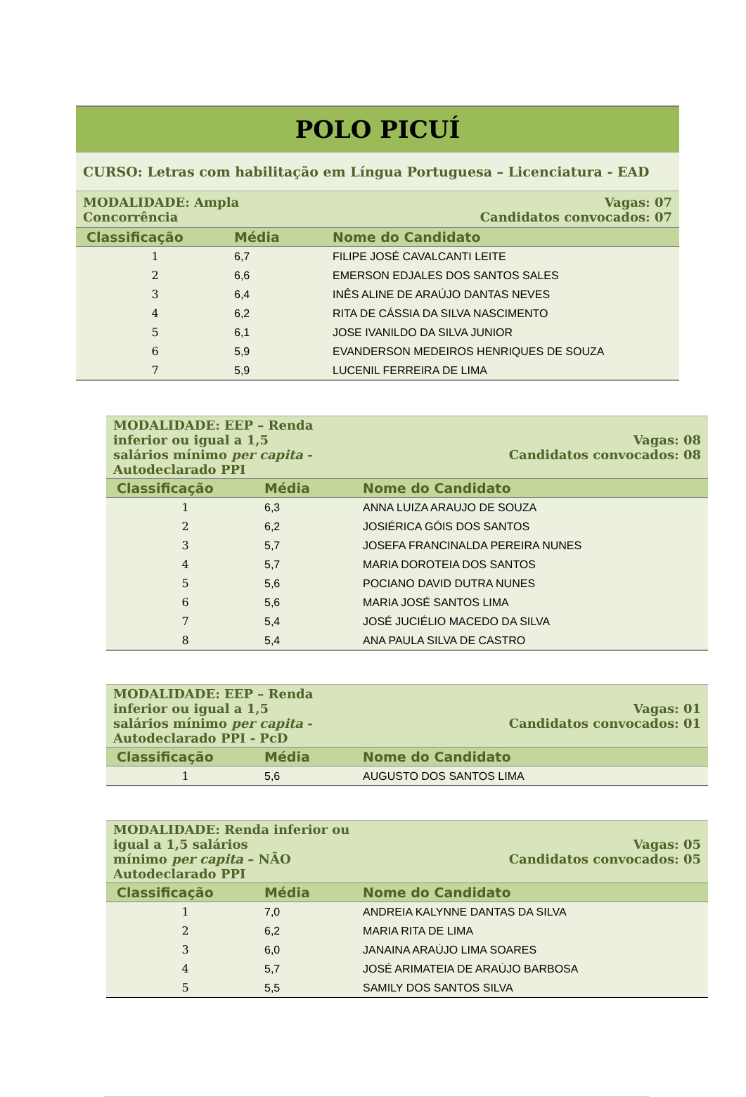| POLO PICUÍ | | |
| CURSO: Letras com habilitação em Língua Portuguesa – Licenciatura - EAD | | |
| MODALIDADE: Ampla Concorrência | | Vagas: 07 Candidatos convocados: 07 |
| Classificação | Média | Nome do Candidato |
| 1 | 6,7 | FILIPE JOSÉ CAVALCANTI LEITE |
| 2 | 6,6 | EMERSON EDJALES DOS SANTOS SALES |
| 3 | 6,4 | INÊS ALINE DE ARAÚJO DANTAS NEVES |
| 4 | 6,2 | RITA DE CÁSSIA DA SILVA NASCIMENTO |
| 5 | 6,1 | JOSE IVANILDO DA SILVA JUNIOR |
| 6 | 5,9 | EVANDERSON MEDEIROS HENRIQUES DE SOUZA |
| 7 | 5,9 | LUCENIL FERREIRA DE LIMA |
| MODALIDADE: EEP – Renda inferior ou igual a 1,5 salários mínimo per capita - Autodeclarado PPI | | Vagas: 08 Candidatos convocados: 08 |
| Classificação | Média | Nome do Candidato |
| 1 | 6,3 | ANNA LUIZA ARAUJO DE SOUZA |
| 2 | 6,2 | JOSIÉRICA GÓIS DOS SANTOS |
| 3 | 5,7 | JOSEFA FRANCINALDA PEREIRA NUNES |
| 4 | 5,7 | MARIA DOROTEIA DOS SANTOS |
| 5 | 5,6 | POCIANO DAVID DUTRA NUNES |
| 6 | 5,6 | MARIA JOSÉ SANTOS LIMA |
| 7 | 5,4 | JOSÉ JUCIÉLIO MACEDO DA SILVA |
| 8 | 5,4 | ANA PAULA SILVA DE CASTRO |
| MODALIDADE: EEP – Renda inferior ou igual a 1,5 salários mínimo per capita - Autodeclarado PPI - PcD | | Vagas: 01 Candidatos convocados: 01 |
| Classificação | Média | Nome do Candidato |
| 1 | 5,6 | AUGUSTO DOS SANTOS LIMA |
| MODALIDADE: Renda inferior ou igual a 1,5 salários mínimo per capita – NÃO Autodeclarado PPI | | Vagas: 05 Candidatos convocados: 05 |
| Classificação | Média | Nome do Candidato |
| 1 | 7,0 | ANDREIA KALYNNE DANTAS DA SILVA |
| 2 | 6,2 | MARIA RITA DE LIMA |
| 3 | 6,0 | JANAINA ARAÚJO LIMA SOARES |
| 4 | 5,7 | JOSÉ ARIMATEIA DE ARAÚJO BARBOSA |
| 5 | 5,5 | SAMILY DOS SANTOS SILVA |